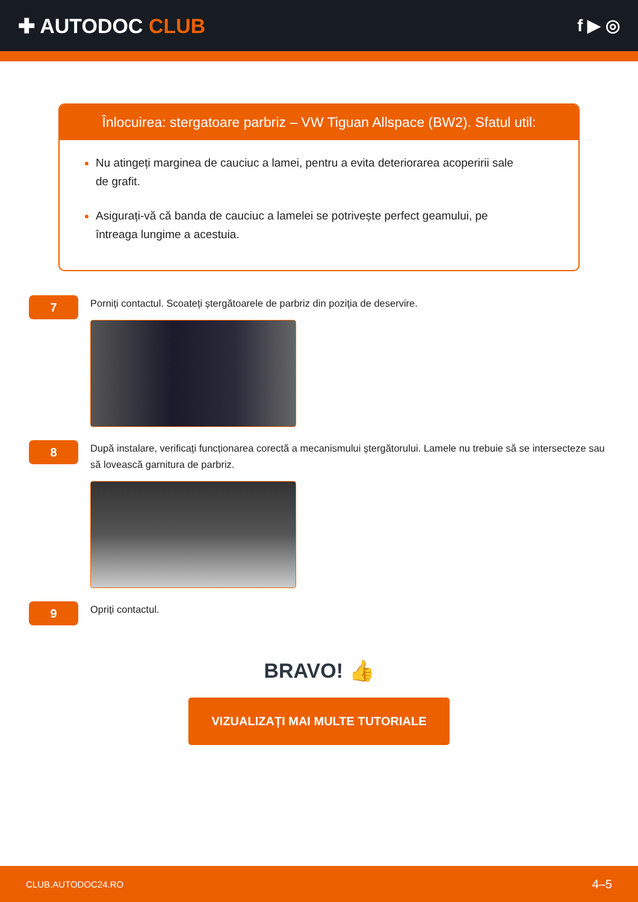✚ AUTODOC CLUB
f ▶ ◎
Înlocuirea: stergatoare parbriz – VW Tiguan Allspace (BW2). Sfatul util:
Nu atingeți marginea de cauciuc a lamei, pentru a evita deteriorarea acoperirii sale de grafit.
Asigurați-vă că banda de cauciuc a lamelei se potrivește perfect geamului, pe întreaga lungime a acestuia.
7
Porniți contactul. Scoateți ștergătoarele de parbriz din poziția de deservire.
8
După instalare, verificați funcționarea corectă a mecanismului ștergătorului. Lamele nu trebuie să se intersecteze sau să lovească garnitura de parbriz.
9
Opriți contactul.
BRAVO! 👍
VIZUALIZAȚI MAI MULTE TUTORIALE
CLUB.AUTODOC24.RO 4–5